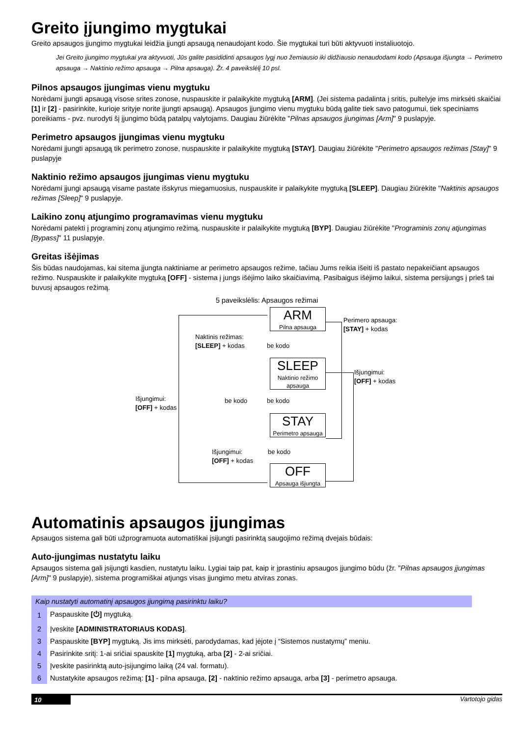Greito įjungimo mygtukai
Greito apsaugos įjungimo mygtukai leidžia įjungti apsaugą nenaudojant kodo. Šie mygtukai turi būti aktyvuoti instaliuotojo.
Jei Greito įjungimo mygtukai yra aktyvuoti, Jūs galite pasididinti apsaugos lygį nuo žemiausio iki didžiausio nenaudodami kodo (Apsauga išjungta → Perimetro apsauga → Naktinio režimo apsauga → Pilna apsauga). Žr. 4 paveikslėlį 10 psl.
Pilnos apsaugos įjungimas vienu mygtuku
Norėdami įjungti apsaugą visose srites zonose, nuspauskite ir palaikykite mygtuką [ARM]. (Jei sistema padalinta į sritis, pultelyje ims mirksėti skaičiai [1] ir [2] - pasirinkite, kurioje srityje norite įjungti apsaugą). Apsaugos įjungimo vienu mygtuku būdą galite tiek savo patogumui, tiek speciniams poreikiams - pvz. nurodyti šį įjungimo būdą patalpų valytojams. Daugiau žiūrėkite "Pilnas apsaugos įjungimas [Arm]" 9 puslapyje.
Perimetro apsaugos įjungimas vienu mygtuku
Norėdami įjungti apsaugą tik perimetro zonose, nuspauskite ir palaikykite mygtuką [STAY]. Daugiau žiūrėkite "Perimetro apsaugos režimas [Stay]" 9 puslapyje
Naktinio režimo apsaugos įjungimas vienu mygtuku
Norėdami įjungi apsaugą visame pastate išskyrus miegamuosius, nuspauskite ir palaikykite mygtuką [SLEEP]. Daugiau žiūrėkite "Naktinis apsaugos režimas [Sleep]" 9 puslapyje.
Laikino zonų atjungimo programavimas vienu mygtuku
Norėdami patekti į programinį zonų atjungimo režimą, nuspauskite ir palaikykite mygtuką [BYP]. Daugiau žiūrėkite "Programinis zonų atjungimas [Bypass]" 11 puslapyje.
Greitas išėjimas
Šis būdas naudojamas, kai sitema įjungta naktiniame ar perimetro apsaugos režime, tačiau Jums reikia išeiti iš pastato nepakeičiant apsaugos režimo. Nuspauskite ir palaikykite mygtuką [OFF] - sistema į jungs išėjimo laiko skaičiavimą. Pasibaigus išėjimo laikui, sistema persijungs į prieš tai buvusį apsaugos režimą.
5 paveikslėlis: Apsaugos režimai
ARM
Pilna apsauga
SLEEP
Naktinio režimo apsauga
STAY
Perimetro apsauga
OFF
Apsauga išjungta
Naktinis režimas:
[SLEEP] + kodas
be kodo
Perimero apsauga:
[STAY] + kodas
Išjungimui:
[OFF] + kodas
Išjungimui:
[OFF] + kodas
be kodo be kodo
Išjungimui:
[OFF] + kodas
be kodo
Automatinis apsaugos įjungimas
Apsaugos sistema gali būti užprogramuota automatiškai įsijungti pasirinktą saugojimo režimą dvejais būdais:
Auto-įjungimas nustatytu laiku
Apsaugos sistema gali įsijungti kasdien, nustatytu laiku. Lygiai taip pat, kaip ir įprastiniu apsaugos įjungimo būdu (žr. "Pilnas apsaugos įjungimas [Arm]" 9 puslapyje), sistema programiškai atjungs visas įjungimo metu atviras zonas.
| Kaip nustatyti automatinį apsaugos įjungimą pasirinktu laiku? | |
| --- | --- |
| 1 | Paspauskite [⏻] mygtuką. |
| 2 | Įveskite [ADMINISTRATORIAUS KODAS] . |
| 3 | Paspauskite [BYP] mygtuką. Jis ims mirksėti, parodydamas, kad įėjote į “Sistemos nustatymų” meniu. |
| 4 | Pasirinkite sritį: 1-ai sričiai spauskite [1] mygtuką, arba [2] - 2-ai sričiai. |
| 5 | Įveskite pasirinktą auto-įsijungimo laiką (24 val. formatu). |
| 6 | Nustatykite apsaugos režimą: [1] - pilna apsauga, [2] - naktinio režimo apsauga, arba [3] - perimetro apsauga. |
10 Vartotojo gidas